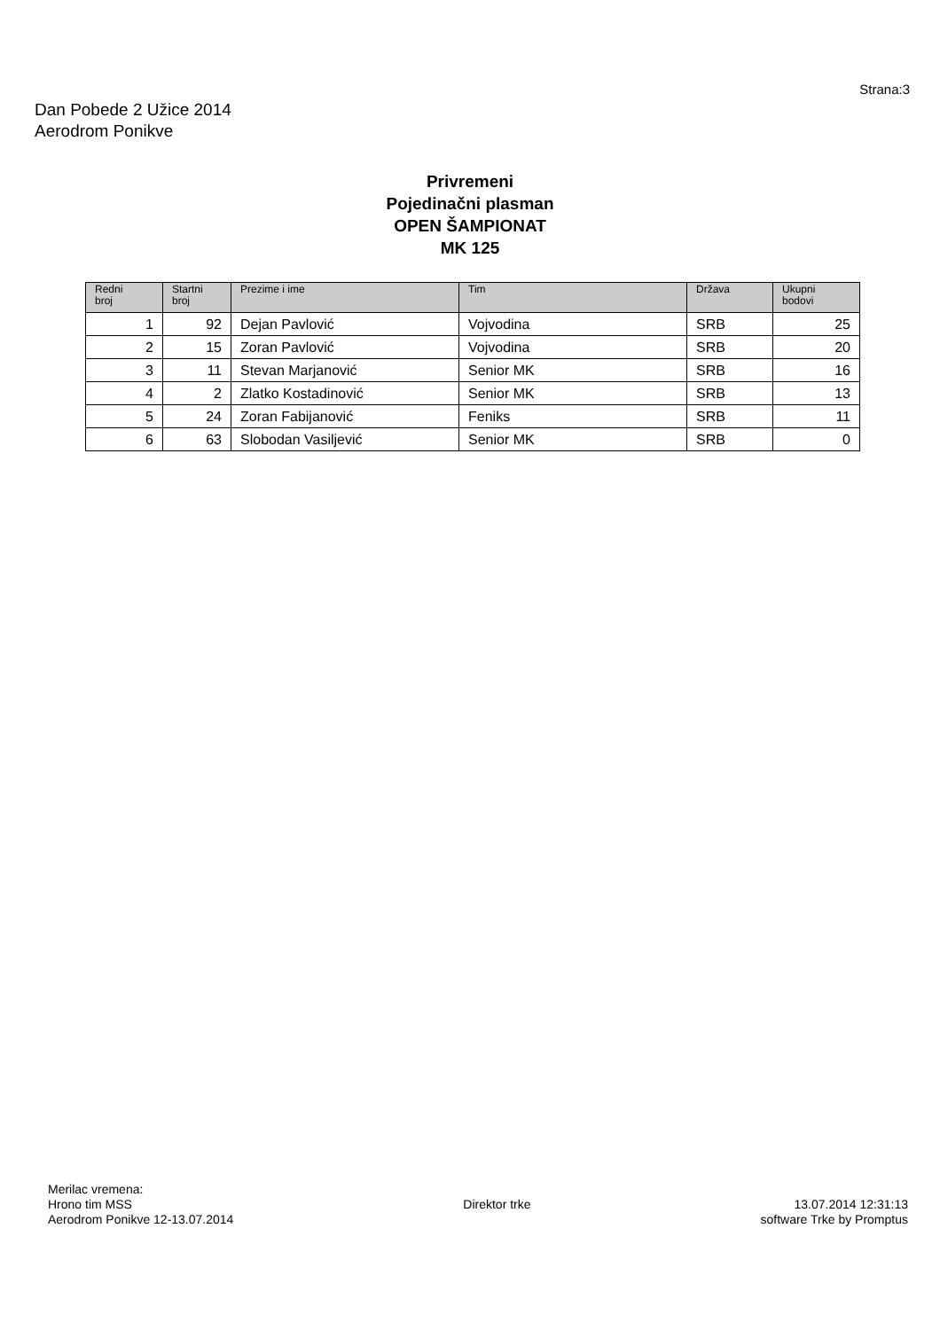Strana:3
Dan Pobede 2 Užice 2014
Aerodrom Ponikve
Privremeni
Pojedinačni plasman
OPEN ŠAMPIONAT
MK 125
| Redni broj | Startni broj | Prezime i ime | Tim | Država | Ukupni bodovi |
| --- | --- | --- | --- | --- | --- |
| 1 | 92 | Dejan Pavlović | Vojvodina | SRB | 25 |
| 2 | 15 | Zoran Pavlović | Vojvodina | SRB | 20 |
| 3 | 11 | Stevan Marjanović | Senior MK | SRB | 16 |
| 4 | 2 | Zlatko Kostadinović | Senior MK | SRB | 13 |
| 5 | 24 | Zoran Fabijanović | Feniks | SRB | 11 |
| 6 | 63 | Slobodan Vasiljević | Senior MK | SRB | 0 |
Merilac vremena:
Hrono tim MSS
Aerodrom Ponikve 12-13.07.2014
Direktor trke
13.07.2014 12:31:13
software Trke by Promptus